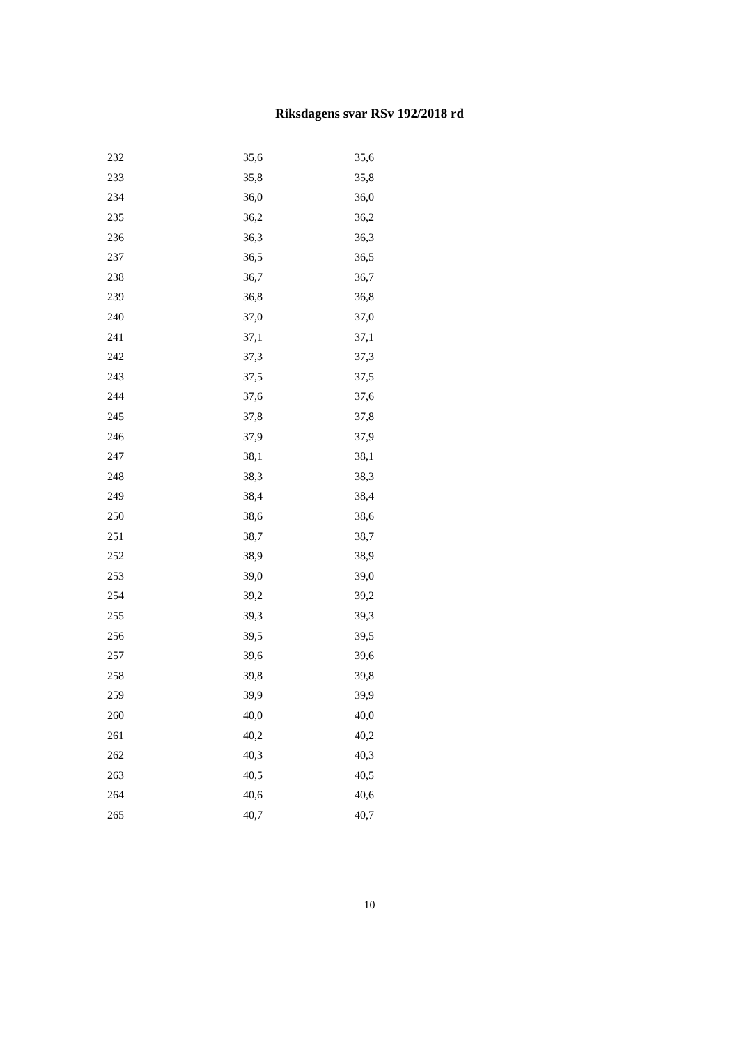Riksdagens svar RSv 192/2018 rd
| 232 | 35,6 | 35,6 |
| 233 | 35,8 | 35,8 |
| 234 | 36,0 | 36,0 |
| 235 | 36,2 | 36,2 |
| 236 | 36,3 | 36,3 |
| 237 | 36,5 | 36,5 |
| 238 | 36,7 | 36,7 |
| 239 | 36,8 | 36,8 |
| 240 | 37,0 | 37,0 |
| 241 | 37,1 | 37,1 |
| 242 | 37,3 | 37,3 |
| 243 | 37,5 | 37,5 |
| 244 | 37,6 | 37,6 |
| 245 | 37,8 | 37,8 |
| 246 | 37,9 | 37,9 |
| 247 | 38,1 | 38,1 |
| 248 | 38,3 | 38,3 |
| 249 | 38,4 | 38,4 |
| 250 | 38,6 | 38,6 |
| 251 | 38,7 | 38,7 |
| 252 | 38,9 | 38,9 |
| 253 | 39,0 | 39,0 |
| 254 | 39,2 | 39,2 |
| 255 | 39,3 | 39,3 |
| 256 | 39,5 | 39,5 |
| 257 | 39,6 | 39,6 |
| 258 | 39,8 | 39,8 |
| 259 | 39,9 | 39,9 |
| 260 | 40,0 | 40,0 |
| 261 | 40,2 | 40,2 |
| 262 | 40,3 | 40,3 |
| 263 | 40,5 | 40,5 |
| 264 | 40,6 | 40,6 |
| 265 | 40,7 | 40,7 |
10